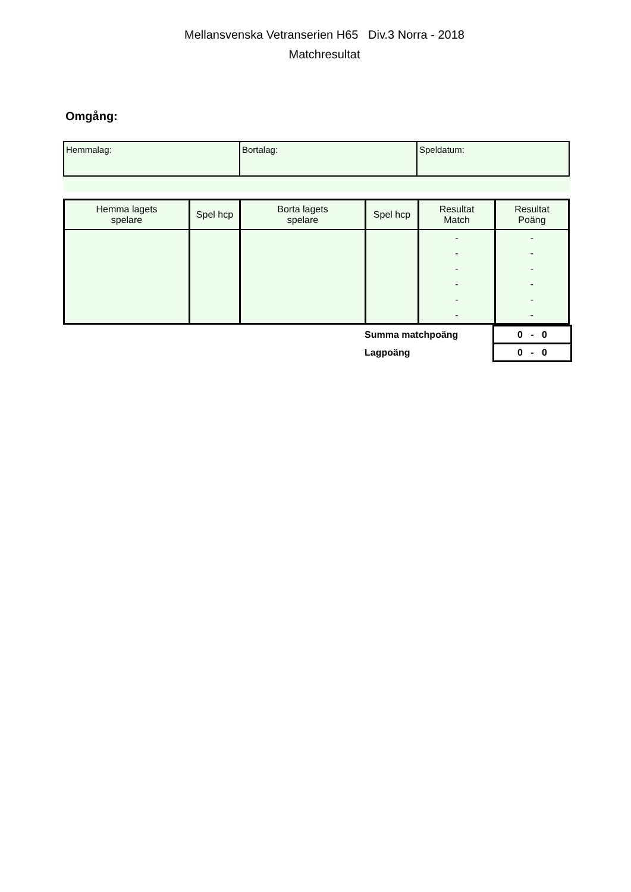Mellansvenska Vetranserien H65 Div.3 Norra - 2018
Matchresultat
Omgång:
| Hemmalag: | Bortalag: | Speldatum: |
| Hemma lagets spelare | Spel hcp | Borta lagets spelare | Spel hcp | Resultat Match | Resultat Poäng |
| --- | --- | --- | --- | --- | --- |
| | | | | - | - |
| | | | | - | - |
| | | | | - | - |
| | | | | - | - |
| | | | | - | - |
| | | | | - | - |
| Summa matchpoäng | 0 - 0 |
| Lagpoäng | 0 - 0 |